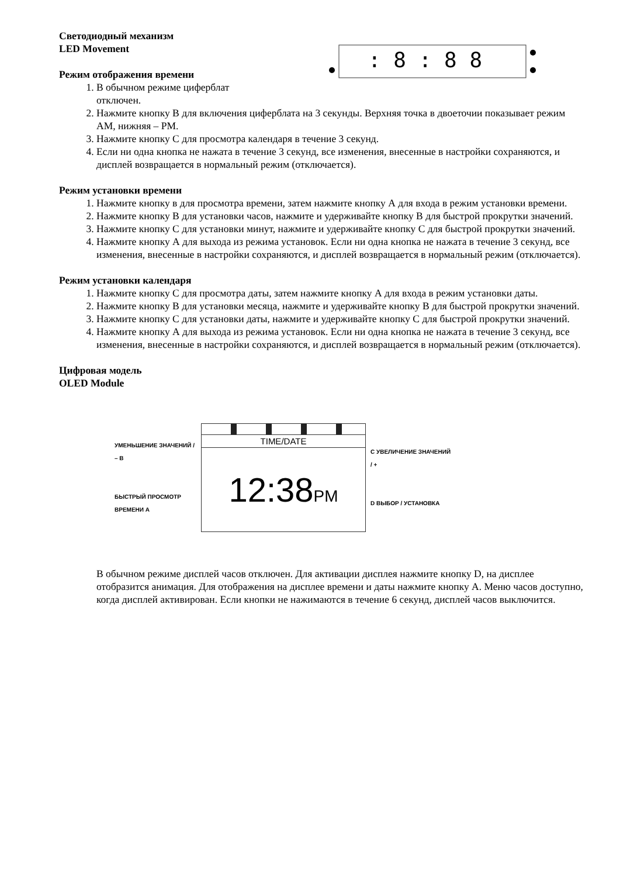: 8 : 8 8
Светодиодный механизм
LED Movement
Режим отображения времени
1. В обычном режиме циферблат
отключен.
2. Нажмите кнопку В для включения циферблата на 3 секунды. Верхняя точка в двоеточии показывает режим AM, нижняя – PM.
3. Нажмите кнопку С для просмотра календаря в течение 3 секунд.
4. Если ни одна кнопка не нажата в течение 3 секунд, все изменения, внесенные в настройки сохраняются, и дисплей возвращается в нормальный режим (отключается).
Режим установки времени
1. Нажмите кнопку в для просмотра времени, затем нажмите кнопку А для входа в режим установки времени.
2. Нажмите кнопку В для установки часов, нажмите и удерживайте кнопку В для быстрой прокрутки значений.
3. Нажмите кнопку С для установки минут, нажмите и удерживайте кнопку С для быстрой прокрутки значений.
4. Нажмите кнопку А для выхода из режима установок. Если ни одна кнопка не нажата в течение 3 секунд, все изменения, внесенные в настройки сохраняются, и дисплей возвращается в нормальный режим (отключается).
Режим установки календаря
1. Нажмите кнопку С для просмотра даты, затем нажмите кнопку А для входа в режим установки даты.
2. Нажмите кнопку В для установки месяца, нажмите и удерживайте кнопку В для быстрой прокрутки значений.
3. Нажмите кнопку С для установки даты, нажмите и удерживайте кнопку С для быстрой прокрутки значений.
4. Нажмите кнопку А для выхода из режима установок. Если ни одна кнопка не нажата в течение 3 секунд, все изменения, внесенные в настройки сохраняются, и дисплей возвращается в нормальный режим (отключается).
Цифровая модель
OLED Module
УМЕНЬШЕНИЕ ЗНАЧЕНИЙ / – B
БЫСТРЫЙ ПРОСМОТР ВРЕМЕНИ A
TIME/DATE
12:38PM
C УВЕЛИЧЕНИЕ ЗНАЧЕНИЙ / +
D ВЫБОР / УСТАНОВКА
В обычном режиме дисплей часов отключен. Для активации дисплея нажмите кнопку D, на дисплее отобразится анимация. Для отображения на дисплее времени и даты нажмите кнопку А. Меню часов доступно, когда дисплей активирован. Если кнопки не нажимаются в течение 6 секунд, дисплей часов выключится.